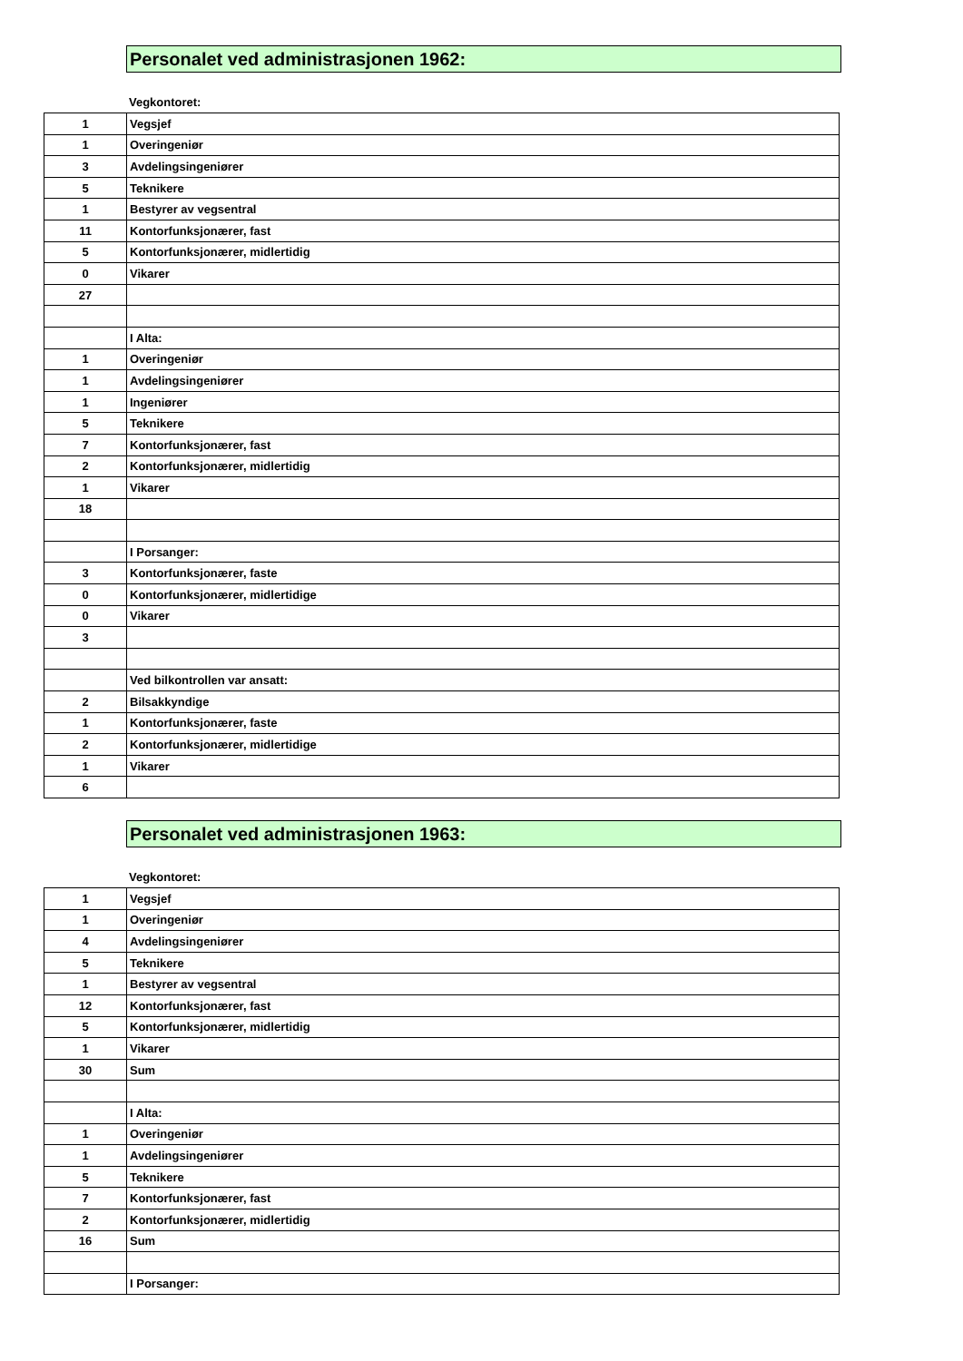Personalet ved administrasjonen 1962:
Vegkontoret:
| 1 | Vegsjef |
| 1 | Overingeniør |
| 3 | Avdelingsingeniører |
| 5 | Teknikere |
| 1 | Bestyrer av vegsentral |
| 11 | Kontorfunksjonærer, fast |
| 5 | Kontorfunksjonærer, midlertidig |
| 0 | Vikarer |
| 27 | |
| | I Alta: |
| 1 | Overingeniør |
| 1 | Avdelingsingeniører |
| 1 | Ingeniører |
| 5 | Teknikere |
| 7 | Kontorfunksjonærer, fast |
| 2 | Kontorfunksjonærer, midlertidig |
| 1 | Vikarer |
| 18 | |
| | I Porsanger: |
| 3 | Kontorfunksjonærer, faste |
| 0 | Kontorfunksjonærer, midlertidige |
| 0 | Vikarer |
| 3 | |
| | Ved bilkontrollen var ansatt: |
| 2 | Bilsakkyndige |
| 1 | Kontorfunksjonærer, faste |
| 2 | Kontorfunksjonærer, midlertidige |
| 1 | Vikarer |
| 6 | |
Personalet ved administrasjonen 1963:
Vegkontoret:
| 1 | Vegsjef |
| 1 | Overingeniør |
| 4 | Avdelingsingeniører |
| 5 | Teknikere |
| 1 | Bestyrer av vegsentral |
| 12 | Kontorfunksjonærer, fast |
| 5 | Kontorfunksjonærer, midlertidig |
| 1 | Vikarer |
| 30 | Sum |
| | I Alta: |
| 1 | Overingeniør |
| 1 | Avdelingsingeniører |
| 5 | Teknikere |
| 7 | Kontorfunksjonærer, fast |
| 2 | Kontorfunksjonærer, midlertidig |
| 16 | Sum |
| | I Porsanger: |